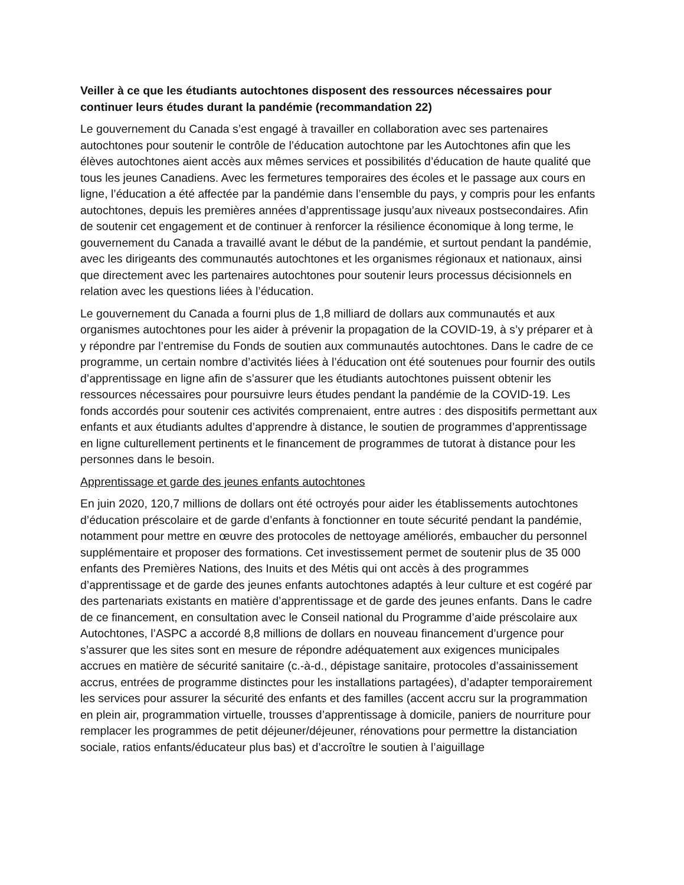Veiller à ce que les étudiants autochtones disposent des ressources nécessaires pour continuer leurs études durant la pandémie (recommandation 22)
Le gouvernement du Canada s’est engagé à travailler en collaboration avec ses partenaires autochtones pour soutenir le contrôle de l’éducation autochtone par les Autochtones afin que les élèves autochtones aient accès aux mêmes services et possibilités d’éducation de haute qualité que tous les jeunes Canadiens. Avec les fermetures temporaires des écoles et le passage aux cours en ligne, l’éducation a été affectée par la pandémie dans l’ensemble du pays, y compris pour les enfants autochtones, depuis les premières années d’apprentissage jusqu’aux niveaux postsecondaires. Afin de soutenir cet engagement et de continuer à renforcer la résilience économique à long terme, le gouvernement du Canada a travaillé avant le début de la pandémie, et surtout pendant la pandémie, avec les dirigeants des communautés autochtones et les organismes régionaux et nationaux, ainsi que directement avec les partenaires autochtones pour soutenir leurs processus décisionnels en relation avec les questions liées à l’éducation.
Le gouvernement du Canada a fourni plus de 1,8 milliard de dollars aux communautés et aux organismes autochtones pour les aider à prévenir la propagation de la COVID-19, à s’y préparer et à y répondre par l’entremise du Fonds de soutien aux communautés autochtones. Dans le cadre de ce programme, un certain nombre d’activités liées à l’éducation ont été soutenues pour fournir des outils d’apprentissage en ligne afin de s’assurer que les étudiants autochtones puissent obtenir les ressources nécessaires pour poursuivre leurs études pendant la pandémie de la COVID-19. Les fonds accordés pour soutenir ces activités comprenaient, entre autres : des dispositifs permettant aux enfants et aux étudiants adultes d’apprendre à distance, le soutien de programmes d’apprentissage en ligne culturellement pertinents et le financement de programmes de tutorat à distance pour les personnes dans le besoin.
Apprentissage et garde des jeunes enfants autochtones
En juin 2020, 120,7 millions de dollars ont été octroyés pour aider les établissements autochtones d’éducation préscolaire et de garde d’enfants à fonctionner en toute sécurité pendant la pandémie, notamment pour mettre en œuvre des protocoles de nettoyage améliorés, embaucher du personnel supplémentaire et proposer des formations. Cet investissement permet de soutenir plus de 35 000 enfants des Premières Nations, des Inuits et des Métis qui ont accès à des programmes d’apprentissage et de garde des jeunes enfants autochtones adaptés à leur culture et est cogéré par des partenariats existants en matière d’apprentissage et de garde des jeunes enfants. Dans le cadre de ce financement, en consultation avec le Conseil national du Programme d’aide préscolaire aux Autochtones, l’ASPC a accordé 8,8 millions de dollars en nouveau financement d’urgence pour s’assurer que les sites sont en mesure de répondre adéquatement aux exigences municipales accrues en matière de sécurité sanitaire (c.-à-d., dépistage sanitaire, protocoles d’assainissement accrus, entrées de programme distinctes pour les installations partagées), d’adapter temporairement les services pour assurer la sécurité des enfants et des familles (accent accru sur la programmation en plein air, programmation virtuelle, trousses d’apprentissage à domicile, paniers de nourriture pour remplacer les programmes de petit déjeuner/déjeuner, rénovations pour permettre la distanciation sociale, ratios enfants/éducateur plus bas) et d’accroître le soutien à l’aiguillage